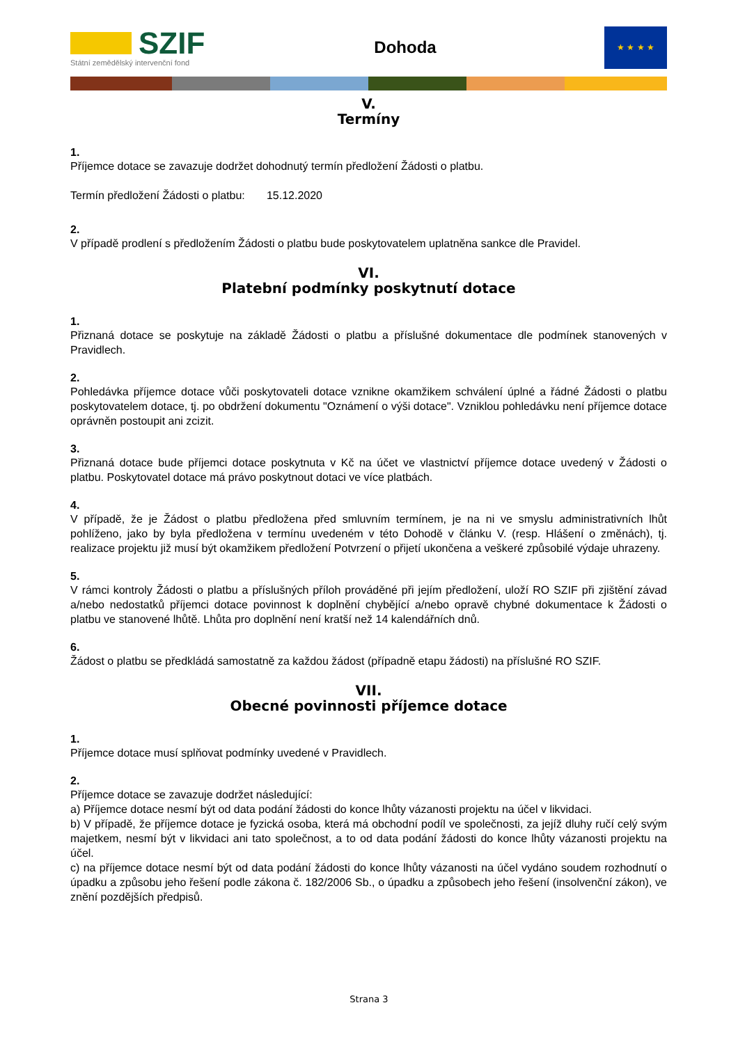SZIF
Státní zemědělský intervenční fond
Dohoda
★ ★ ★ ★
V.
Termíny
1.
Příjemce dotace se zavazuje dodržet dohodnutý termín předložení Žádosti o platbu.
Termín předložení Žádosti o platbu: 15.12.2020
2.
V případě prodlení s předložením Žádosti o platbu bude poskytovatelem uplatněna sankce dle Pravidel.
VI.
Platební podmínky poskytnutí dotace
1.
Přiznaná dotace se poskytuje na základě Žádosti o platbu a příslušné dokumentace dle podmínek stanovených v Pravidlech.
2.
Pohledávka příjemce dotace vůči poskytovateli dotace vznikne okamžikem schválení úplné a řádné Žádosti o platbu poskytovatelem dotace, tj. po obdržení dokumentu "Oznámení o výši dotace". Vzniklou pohledávku není příjemce dotace oprávněn postoupit ani zcizit.
3.
Přiznaná dotace bude příjemci dotace poskytnuta v Kč na účet ve vlastnictví příjemce dotace uvedený v Žádosti o platbu. Poskytovatel dotace má právo poskytnout dotaci ve více platbách.
4.
V případě, že je Žádost o platbu předložena před smluvním termínem, je na ni ve smyslu administrativních lhůt pohlíženo, jako by byla předložena v termínu uvedeném v této Dohodě v článku V. (resp. Hlášení o změnách), tj. realizace projektu již musí být okamžikem předložení Potvrzení o přijetí ukončena a veškeré způsobilé výdaje uhrazeny.
5.
V rámci kontroly Žádosti o platbu a příslušných příloh prováděné při jejím předložení, uloží RO SZIF při zjištění závad a/nebo nedostatků příjemci dotace povinnost k doplnění chybějící a/nebo opravě chybné dokumentace k Žádosti o platbu ve stanovené lhůtě. Lhůta pro doplnění není kratší než 14 kalendářních dnů.
6.
Žádost o platbu se předkládá samostatně za každou žádost (případně etapu žádosti) na příslušné RO SZIF.
VII.
Obecné povinnosti příjemce dotace
1.
Příjemce dotace musí splňovat podmínky uvedené v Pravidlech.
2.
Příjemce dotace se zavazuje dodržet následující:
a) Příjemce dotace nesmí být od data podání žádosti do konce lhůty vázanosti projektu na účel v likvidaci.
b) V případě, že příjemce dotace je fyzická osoba, která má obchodní podíl ve společnosti, za jejíž dluhy ručí celý svým majetkem, nesmí být v likvidaci ani tato společnost, a to od data podání žádosti do konce lhůty vázanosti projektu na účel.
c) na příjemce dotace nesmí být od data podání žádosti do konce lhůty vázanosti na účel vydáno soudem rozhodnutí o úpadku a způsobu jeho řešení podle zákona č. 182/2006 Sb., o úpadku a způsobech jeho řešení (insolvenční zákon), ve znění pozdějších předpisů.
Strana 3